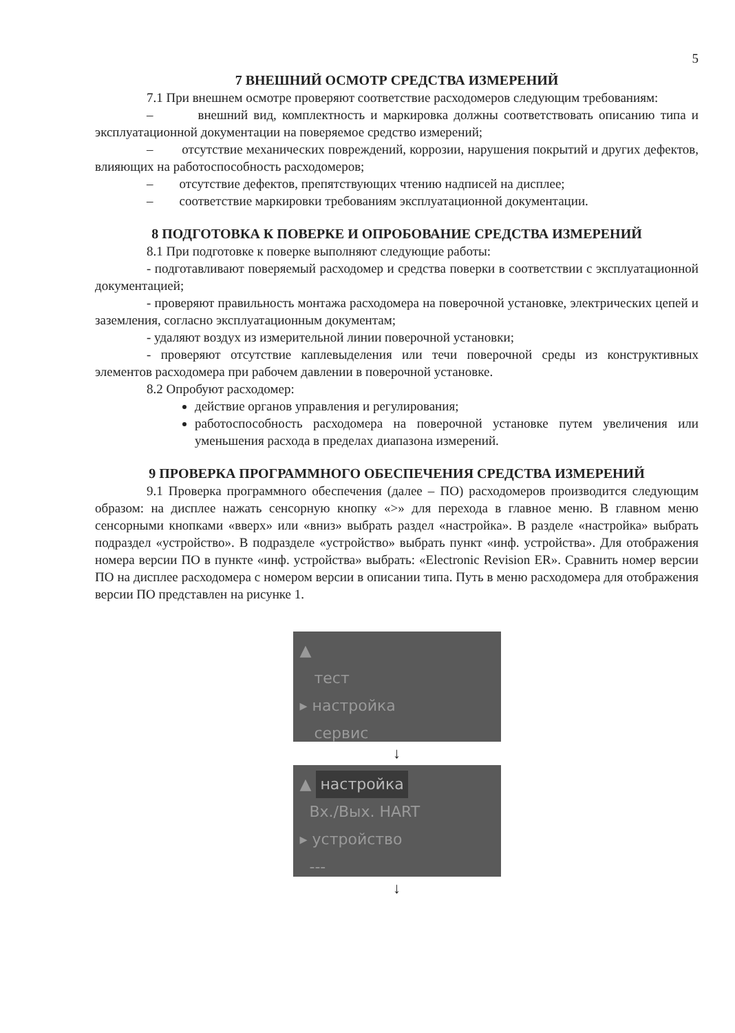5
7 ВНЕШНИЙ ОСМОТР СРЕДСТВА ИЗМЕРЕНИЙ
7.1 При внешнем осмотре проверяют соответствие расходомеров следующим требованиям:
– внешний вид, комплектность и маркировка должны соответствовать описанию типа и эксплуатационной документации на поверяемое средство измерений;
– отсутствие механических повреждений, коррозии, нарушения покрытий и других дефектов, влияющих на работоспособность расходомеров;
– отсутствие дефектов, препятствующих чтению надписей на дисплее;
– соответствие маркировки требованиям эксплуатационной документации.
8 ПОДГОТОВКА К ПОВЕРКЕ И ОПРОБОВАНИЕ СРЕДСТВА ИЗМЕРЕНИЙ
8.1 При подготовке к поверке выполняют следующие работы:
- подготавливают поверяемый расходомер и средства поверки в соответствии с эксплуатационной документацией;
- проверяют правильность монтажа расходомера на поверочной установке, электрических цепей и заземления, согласно эксплуатационным документам;
- удаляют воздух из измерительной линии поверочной установки;
- проверяют отсутствие каплевыделения или течи поверочной среды из конструктивных элементов расходомера при рабочем давлении в поверочной установке.
8.2 Опробуют расходомер:
действие органов управления и регулирования;
работоспособность расходомера на поверочной установке путем увеличения или уменьшения расхода в пределах диапазона измерений.
9 ПРОВЕРКА ПРОГРАММНОГО ОБЕСПЕЧЕНИЯ СРЕДСТВА ИЗМЕРЕНИЙ
9.1 Проверка программного обеспечения (далее – ПО) расходомеров производится следующим образом: на дисплее нажать сенсорную кнопку «>» для перехода в главное меню. В главном меню сенсорными кнопками «вверх» или «вниз» выбрать раздел «настройка». В разделе «настройка» выбрать подраздел «устройство». В подразделе «устройство» выбрать пункт «инф. устройства». Для отображения номера версии ПО в пункте «инф. устройства» выбрать: «Electronic Revision ER». Сравнить номер версии ПО на дисплее расходомера с номером версии в описании типа. Путь в меню расходомера для отображения версии ПО представлен на рисунке 1.
▲
тест
▸ настройка
сервис
↓
▲ настройка
Вх./Вых. HART
▸ устройство
---
↓